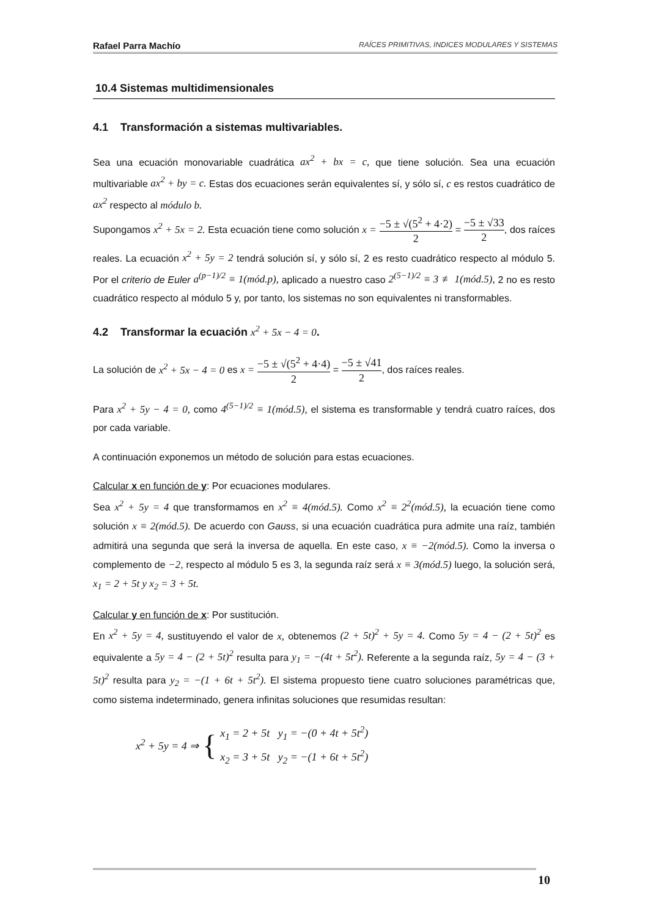Rafael Parra Machío RAÍCES PRIMITIVAS, INDICES MODULARES Y SISTEMAS
10.4 Sistemas multidimensionales
4.1 Transformación a sistemas multivariables.
Sea una ecuación monovariable cuadrática ax<sup>2</sup> + bx = c, que tiene solución. Sea una ecuación multivariable ax<sup>2</sup> + by = c. Estas dos ecuaciones serán equivalentes sí, y sólo sí, c es restos cuadrático de ax<sup>2</sup> respecto al módulo b.
Supongamos x<sup>2</sup> + 5x = 2. Esta ecuación tiene como solución x = −5 ± √(5<sup>2</sup> + 4·2) 2 = −5 ± √33 2, dos raíces reales. La ecuación x<sup>2</sup> + 5y = 2 tendrá solución sí, y sólo sí, 2 es resto cuadrático respecto al módulo 5. Por el criterio de Euler a<sup>(p−1)/2</sup> ≡ 1(mód.p), aplicado a nuestro caso 2<sup>(5−1)/2</sup> ≡ 3 ≢ 1(mód.5), 2 no es resto cuadrático respecto al módulo 5 y, por tanto, los sistemas no son equivalentes ni transformables.
4.2 Transformar la ecuación x<sup>2</sup> + 5x − 4 = 0.
La solución de x<sup>2</sup> + 5x − 4 = 0 es x = −5 ± √(5<sup>2</sup> + 4·4) 2 = −5 ± √41 2, dos raíces reales.
Para x<sup>2</sup> + 5y − 4 = 0, como 4<sup>(5−1)/2</sup> ≡ 1(mód.5), el sistema es transformable y tendrá cuatro raíces, dos por cada variable.
A continuación exponemos un método de solución para estas ecuaciones.
Calcular x en función de y: Por ecuaciones modulares.
Sea x<sup>2</sup> + 5y = 4 que transformamos en x<sup>2</sup> ≡ 4(mód.5). Como x<sup>2</sup> ≡ 2<sup>2</sup>(mód.5), la ecuación tiene como solución x ≡ 2(mód.5). De acuerdo con Gauss, si una ecuación cuadrática pura admite una raíz, también admitirá una segunda que será la inversa de aquella. En este caso, x ≡ −2(mód.5). Como la inversa o complemento de −2, respecto al módulo 5 es 3, la segunda raíz será x ≡ 3(mód.5) luego, la solución será, x<sub>1</sub> = 2 + 5t y x<sub>2</sub> = 3 + 5t.
Calcular y en función de x: Por sustitución.
En x<sup>2</sup> + 5y = 4, sustituyendo el valor de x, obtenemos (2 + 5t)<sup>2</sup> + 5y = 4. Como 5y = 4 − (2 + 5t)<sup>2</sup> es equivalente a 5y = 4 − (2 + 5t)<sup>2</sup> resulta para y<sub>1</sub> = −(4t + 5t<sup>2</sup>). Referente a la segunda raíz, 5y = 4 − (3 + 5t)<sup>2</sup> resulta para y<sub>2</sub> = −(1 + 6t + 5t<sup>2</sup>). El sistema propuesto tiene cuatro soluciones paramétricas que, como sistema indeterminado, genera infinitas soluciones que resumidas resultan:
x<sup>2</sup> + 5y = 4 ⇒ { x<sub>1</sub> = 2 + 5t y<sub>1</sub> = −(0 + 4t + 5t<sup>2</sup>)
x<sub>2</sub> = 3 + 5t y<sub>2</sub> = −(1 + 6t + 5t<sup>2</sup>)
10